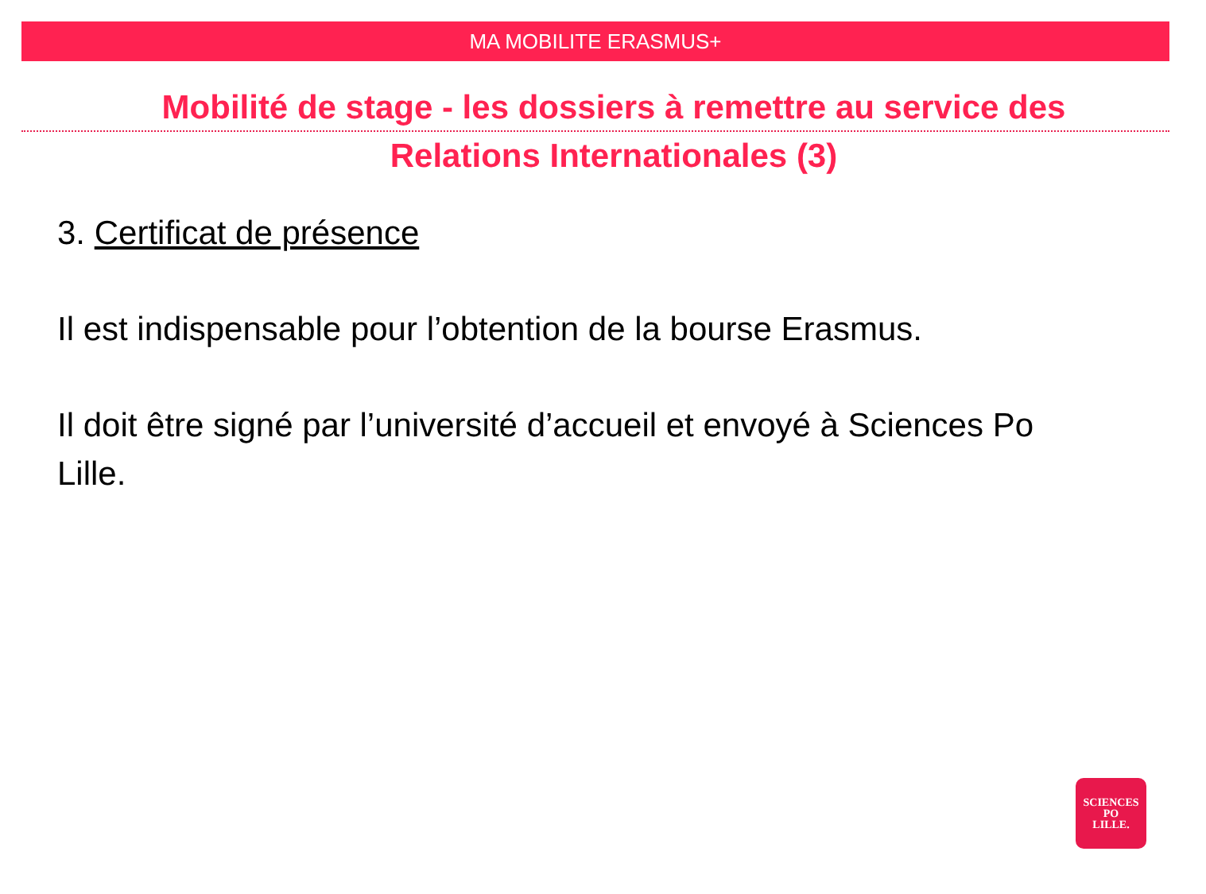MA MOBILITE ERASMUS+
Mobilité de stage - les dossiers à remettre au service des
Relations Internationales (3)
3. Certificat de présence
Il est indispensable pour l’obtention de la bourse Erasmus.
Il doit être signé par l’université d’accueil et envoyé à Sciences Po Lille.
SCIENCES
PO
LILLE.